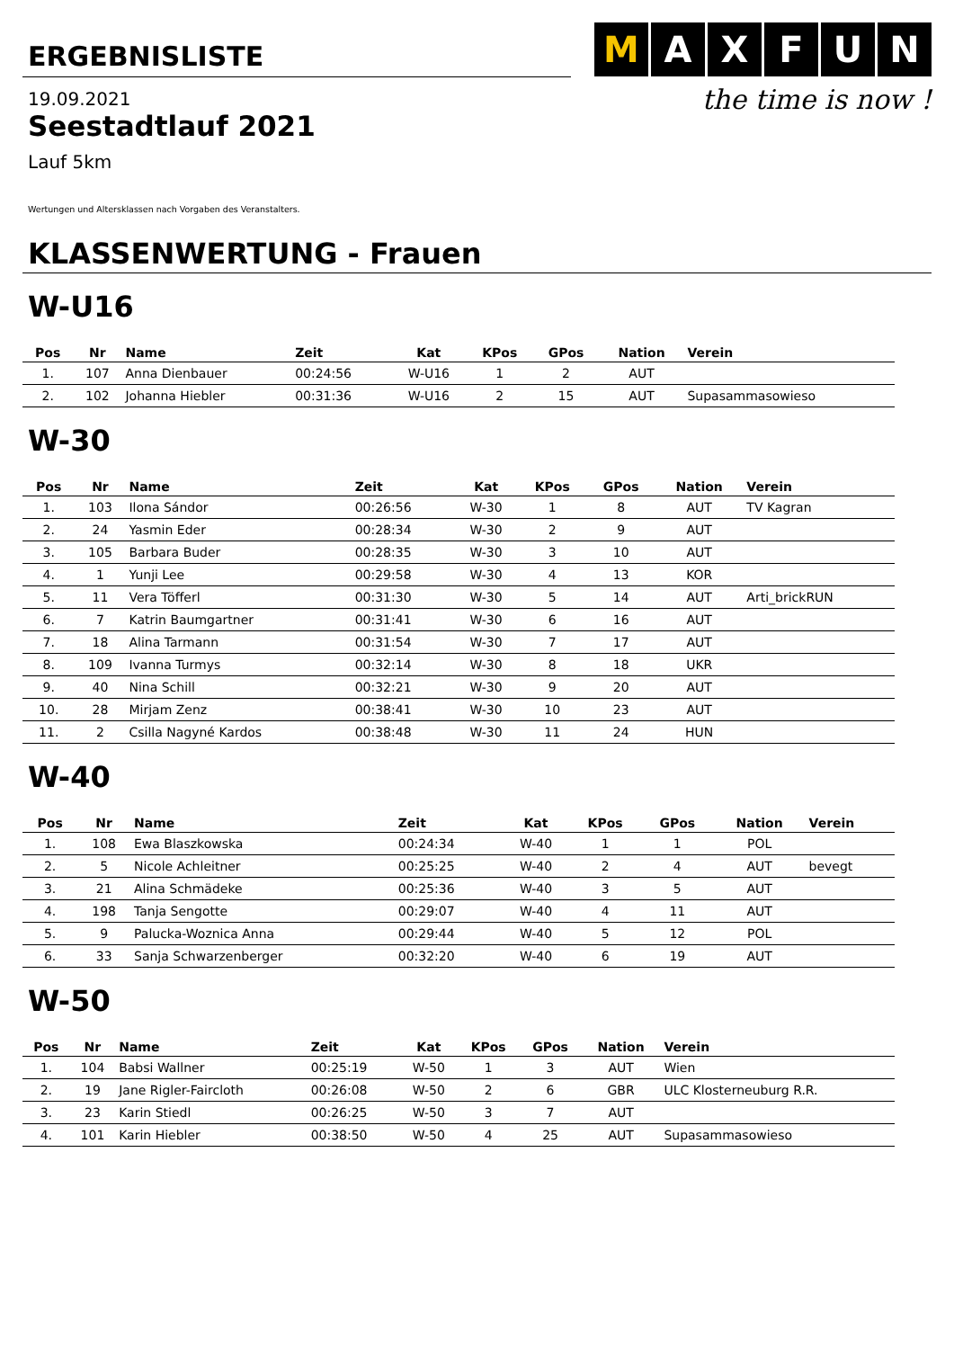ERGEBNISLISTE
M AXFUN
the time is now !
19.09.2021
Seestadtlauf 2021
Lauf 5km
Wertungen und Altersklassen nach Vorgaben des Veranstalters.
KLASSENWERTUNG - Frauen
W-U16
| Pos | Nr | Name | Zeit | Kat | KPos | GPos | Nation | Verein |
| --- | --- | --- | --- | --- | --- | --- | --- | --- |
| 1. | 107 | Anna Dienbauer | 00:24:56 | W-U16 | 1 | 2 | AUT | |
| 2. | 102 | Johanna Hiebler | 00:31:36 | W-U16 | 2 | 15 | AUT | Supasammasowieso |
W-30
| Pos | Nr | Name | Zeit | Kat | KPos | GPos | Nation | Verein |
| --- | --- | --- | --- | --- | --- | --- | --- | --- |
| 1. | 103 | Ilona Sándor | 00:26:56 | W-30 | 1 | 8 | AUT | TV Kagran |
| 2. | 24 | Yasmin Eder | 00:28:34 | W-30 | 2 | 9 | AUT | |
| 3. | 105 | Barbara Buder | 00:28:35 | W-30 | 3 | 10 | AUT | |
| 4. | 1 | Yunji Lee | 00:29:58 | W-30 | 4 | 13 | KOR | |
| 5. | 11 | Vera Töfferl | 00:31:30 | W-30 | 5 | 14 | AUT | Arti_brickRUN |
| 6. | 7 | Katrin Baumgartner | 00:31:41 | W-30 | 6 | 16 | AUT | |
| 7. | 18 | Alina Tarmann | 00:31:54 | W-30 | 7 | 17 | AUT | |
| 8. | 109 | Ivanna Turmys | 00:32:14 | W-30 | 8 | 18 | UKR | |
| 9. | 40 | Nina Schill | 00:32:21 | W-30 | 9 | 20 | AUT | |
| 10. | 28 | Mirjam Zenz | 00:38:41 | W-30 | 10 | 23 | AUT | |
| 11. | 2 | Csilla Nagyné Kardos | 00:38:48 | W-30 | 11 | 24 | HUN | |
W-40
| Pos | Nr | Name | Zeit | Kat | KPos | GPos | Nation | Verein |
| --- | --- | --- | --- | --- | --- | --- | --- | --- |
| 1. | 108 | Ewa Blaszkowska | 00:24:34 | W-40 | 1 | 1 | POL | |
| 2. | 5 | Nicole Achleitner | 00:25:25 | W-40 | 2 | 4 | AUT | bevegt |
| 3. | 21 | Alina Schmädeke | 00:25:36 | W-40 | 3 | 5 | AUT | |
| 4. | 198 | Tanja Sengotte | 00:29:07 | W-40 | 4 | 11 | AUT | |
| 5. | 9 | Palucka-Woznica Anna | 00:29:44 | W-40 | 5 | 12 | POL | |
| 6. | 33 | Sanja Schwarzenberger | 00:32:20 | W-40 | 6 | 19 | AUT | |
W-50
| Pos | Nr | Name | Zeit | Kat | KPos | GPos | Nation | Verein |
| --- | --- | --- | --- | --- | --- | --- | --- | --- |
| 1. | 104 | Babsi Wallner | 00:25:19 | W-50 | 1 | 3 | AUT | Wien |
| 2. | 19 | Jane Rigler-Faircloth | 00:26:08 | W-50 | 2 | 6 | GBR | ULC Klosterneuburg R.R. |
| 3. | 23 | Karin Stiedl | 00:26:25 | W-50 | 3 | 7 | AUT | |
| 4. | 101 | Karin Hiebler | 00:38:50 | W-50 | 4 | 25 | AUT | Supasammasowieso |